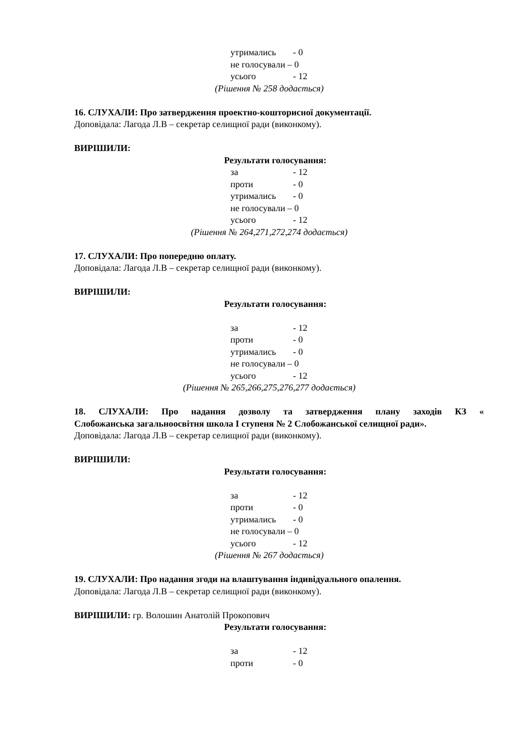утримались - 0
не голосували – 0
усього - 12
(Рішення № 258 додається)
16. СЛУХАЛИ: Про затвердження проектно-кошторисної документації.
Доповідала: Лагода Л.В – секретар селищної ради (виконкому).
ВИРІШИЛИ:
Результати голосування:
за - 12
проти - 0
утримались - 0
не голосували – 0
усього - 12
(Рішення № 264,271,272,274 додається)
17. СЛУХАЛИ: Про попередню оплату.
Доповідала: Лагода Л.В – секретар селищної ради (виконкому).
ВИРІШИЛИ:
Результати голосування:
за - 12
проти - 0
утримались - 0
не голосували – 0
усього - 12
(Рішення № 265,266,275,276,277 додається)
18. СЛУХАЛИ: Про надання дозволу та затвердження плану заходів КЗ «
Слобожанська загальноосвітня школа І ступеня № 2 Слобожанської селищної ради».
Доповідала: Лагода Л.В – секретар селищної ради (виконкому).
ВИРІШИЛИ:
Результати голосування:
за - 12
проти - 0
утримались - 0
не голосували – 0
усього - 12
(Рішення № 267 додається)
19. СЛУХАЛИ: Про надання згоди на влаштування індивідуального опалення.
Доповідала: Лагода Л.В – секретар селищної ради (виконкому).
ВИРІШИЛИ: гр. Волошин Анатолій Прокопович
Результати голосування:
за - 12
проти - 0